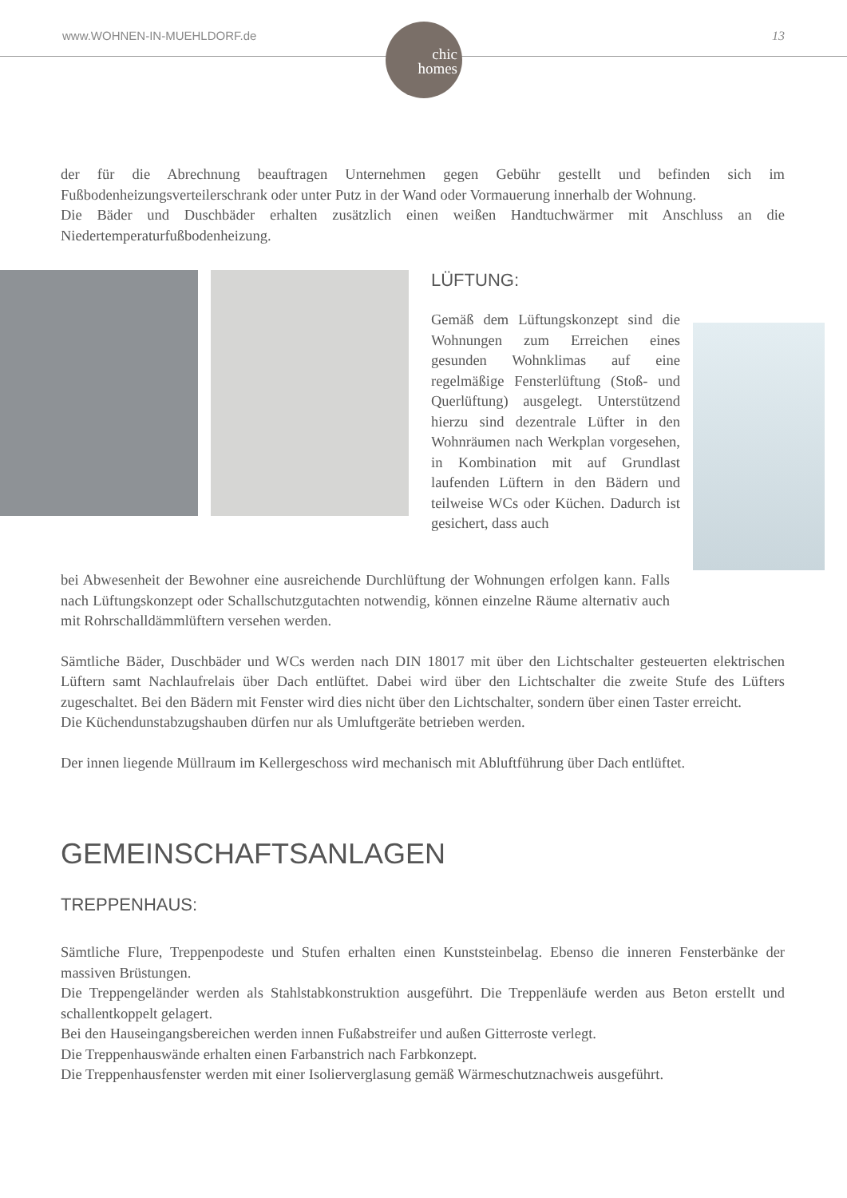www.WOHNEN-IN-MUEHLDORF.de
chic
homes
13
der für die Abrechnung beauftragen Unternehmen gegen Gebühr gestellt und befinden sich im Fußbodenheizungsverteilerschrank oder unter Putz in der Wand oder Vormauerung innerhalb der Wohnung.
Die Bäder und Duschbäder erhalten zusätzlich einen weißen Handtuchwärmer mit Anschluss an die Niedertemperaturfußbodenheizung.
LÜFTUNG:
Gemäß dem Lüftungskonzept sind die Wohnungen zum Erreichen eines gesunden Wohnklimas auf eine regelmäßige Fensterlüftung (Stoß- und Querlüftung) ausgelegt. Unterstützend hierzu sind dezentrale Lüfter in den Wohnräumen nach Werkplan vorgesehen, in Kombination mit auf Grundlast laufenden Lüftern in den Bädern und teilweise WCs oder Küchen. Dadurch ist gesichert, dass auch
bei Abwesenheit der Bewohner eine ausreichende Durchlüftung der Wohnungen erfolgen kann. Falls nach Lüftungskonzept oder Schallschutzgutachten notwendig, können einzelne Räume alternativ auch mit Rohrschalldämmlüftern versehen werden.
Sämtliche Bäder, Duschbäder und WCs werden nach DIN 18017 mit über den Lichtschalter gesteuerten elektrischen Lüftern samt Nachlaufrelais über Dach entlüftet. Dabei wird über den Lichtschalter die zweite Stufe des Lüfters zugeschaltet. Bei den Bädern mit Fenster wird dies nicht über den Lichtschalter, sondern über einen Taster erreicht.
Die Küchendunstabzugshauben dürfen nur als Umluftgeräte betrieben werden.
Der innen liegende Müllraum im Kellergeschoss wird mechanisch mit Abluftführung über Dach entlüftet.
GEMEINSCHAFTSANLAGEN
TREPPENHAUS:
Sämtliche Flure, Treppenpodeste und Stufen erhalten einen Kunststeinbelag. Ebenso die inneren Fensterbänke der massiven Brüstungen.
Die Treppengeländer werden als Stahlstabkonstruktion ausgeführt. Die Treppenläufe werden aus Beton erstellt und schallentkoppelt gelagert.
Bei den Hauseingangsbereichen werden innen Fußabstreifer und außen Gitterroste verlegt.
Die Treppenhauswände erhalten einen Farbanstrich nach Farbkonzept.
Die Treppenhausfenster werden mit einer Isolierverglasung gemäß Wärmeschutznachweis ausgeführt.